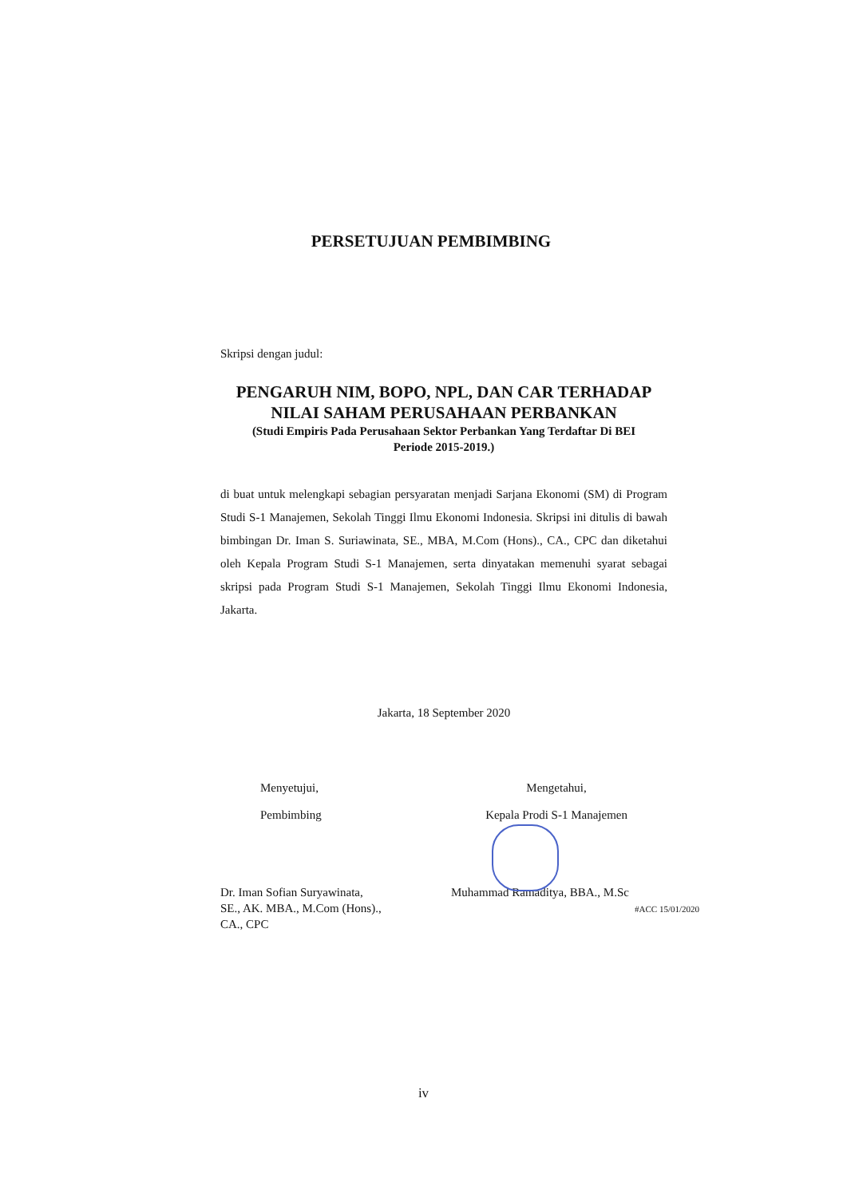PERSETUJUAN PEMBIMBING
Skripsi dengan judul:
PENGARUH NIM, BOPO, NPL, DAN CAR TERHADAP
NILAI SAHAM PERUSAHAAN PERBANKAN
(Studi Empiris Pada Perusahaan Sektor Perbankan Yang Terdaftar Di BEI
Periode 2015-2019.)
di buat untuk melengkapi sebagian persyaratan menjadi Sarjana Ekonomi (SM) di Program Studi S-1 Manajemen, Sekolah Tinggi Ilmu Ekonomi Indonesia. Skripsi ini ditulis di bawah bimbingan Dr. Iman S. Suriawinata, SE., MBA, M.Com (Hons)., CA., CPC dan diketahui oleh Kepala Program Studi S-1 Manajemen, serta dinyatakan memenuhi syarat sebagai skripsi pada Program Studi S-1 Manajemen, Sekolah Tinggi Ilmu Ekonomi Indonesia, Jakarta.
Jakarta, 18 September 2020
Menyetujui,
Pembimbing
Mengetahui,
Kepala Prodi S-1 Manajemen
Dr. Iman Sofian Suryawinata,
SE., AK. MBA., M.Com (Hons).,
CA., CPC
Muhammad Ramaditya, BBA., M.Sc
#ACC 15/01/2020
iv